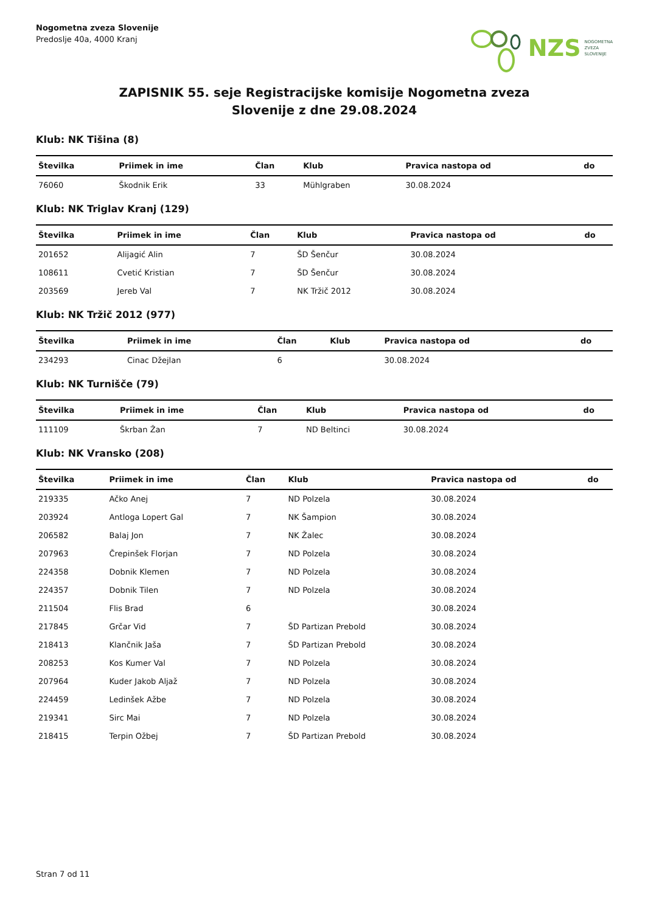Nogometna zveza Slovenije
Predoslje 40a, 4000 Kranj
NZS NOGOMETNA
ZVEZA
SLOVENIJE
ZAPISNIK 55. seje Registracijske komisije Nogometna zveza
Slovenije z dne 29.08.2024
Klub: NK Tišina (8)
| Številka | Priimek in ime | Član | Klub | Pravica nastopa od | do |
| --- | --- | --- | --- | --- | --- |
| 76060 | Škodnik Erik | 33 | Mühlgraben | 30.08.2024 | |
Klub: NK Triglav Kranj (129)
| Številka | Priimek in ime | Član | Klub | Pravica nastopa od | do |
| --- | --- | --- | --- | --- | --- |
| 201652 | Alijagić Alin | 7 | ŠD Šenčur | 30.08.2024 | |
| 108611 | Cvetić Kristian | 7 | ŠD Šenčur | 30.08.2024 | |
| 203569 | Jereb Val | 7 | NK Tržič 2012 | 30.08.2024 | |
Klub: NK Tržič 2012 (977)
| Številka | Priimek in ime | Član | Klub | Pravica nastopa od | do |
| --- | --- | --- | --- | --- | --- |
| 234293 | Cinac Džejlan | 6 | | 30.08.2024 | |
Klub: NK Turnišče (79)
| Številka | Priimek in ime | Član | Klub | Pravica nastopa od | do |
| --- | --- | --- | --- | --- | --- |
| 111109 | Škrban Žan | 7 | ND Beltinci | 30.08.2024 | |
Klub: NK Vransko (208)
| Številka | Priimek in ime | Član | Klub | Pravica nastopa od | do |
| --- | --- | --- | --- | --- | --- |
| 219335 | Ačko Anej | 7 | ND Polzela | 30.08.2024 | |
| 203924 | Antloga Lopert Gal | 7 | NK Šampion | 30.08.2024 | |
| 206582 | Balaj Jon | 7 | NK Žalec | 30.08.2024 | |
| 207963 | Črepinšek Florjan | 7 | ND Polzela | 30.08.2024 | |
| 224358 | Dobnik Klemen | 7 | ND Polzela | 30.08.2024 | |
| 224357 | Dobnik Tilen | 7 | ND Polzela | 30.08.2024 | |
| 211504 | Flis Brad | 6 | | 30.08.2024 | |
| 217845 | Grčar Vid | 7 | ŠD Partizan Prebold | 30.08.2024 | |
| 218413 | Klančnik Jaša | 7 | ŠD Partizan Prebold | 30.08.2024 | |
| 208253 | Kos Kumer Val | 7 | ND Polzela | 30.08.2024 | |
| 207964 | Kuder Jakob Aljaž | 7 | ND Polzela | 30.08.2024 | |
| 224459 | Ledinšek Ažbe | 7 | ND Polzela | 30.08.2024 | |
| 219341 | Sirc Mai | 7 | ND Polzela | 30.08.2024 | |
| 218415 | Terpin Ožbej | 7 | ŠD Partizan Prebold | 30.08.2024 | |
Stran 7 od 11